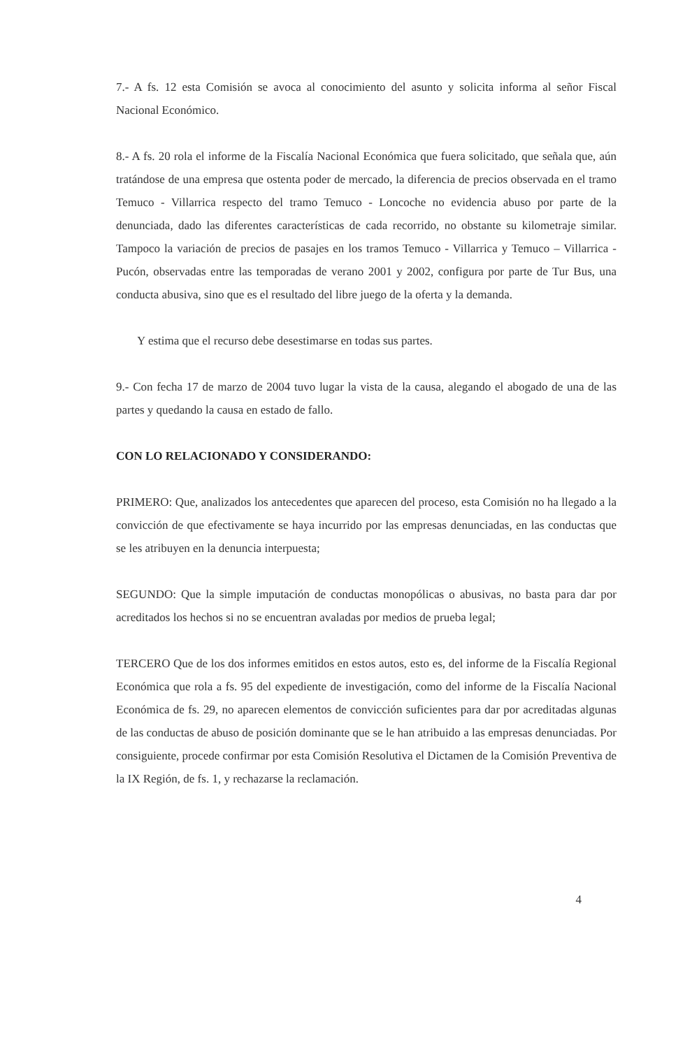7.- A fs. 12 esta Comisión se avoca al conocimiento del asunto y solicita informa al señor Fiscal Nacional Económico.
8.- A fs. 20 rola el informe de la Fiscalía Nacional Económica que fuera solicitado, que señala que, aún tratándose de una empresa que ostenta poder de mercado, la diferencia de precios observada en el tramo Temuco - Villarrica respecto del tramo Temuco - Loncoche no evidencia abuso por parte de la denunciada, dado las diferentes características de cada recorrido, no obstante su kilometraje similar. Tampoco la variación de precios de pasajes en los tramos Temuco - Villarrica y Temuco – Villarrica - Pucón, observadas entre las temporadas de verano 2001 y 2002, configura por parte de Tur Bus, una conducta abusiva, sino que es el resultado del libre juego de la oferta y la demanda.
Y estima que el recurso debe desestimarse en todas sus partes.
9.- Con fecha 17 de marzo de 2004 tuvo lugar la vista de la causa, alegando el abogado de una de las partes y quedando la causa en estado de fallo.
CON LO RELACIONADO Y CONSIDERANDO:
PRIMERO: Que, analizados los antecedentes que aparecen del proceso, esta Comisión no ha llegado a la convicción de que efectivamente se haya incurrido por las empresas denunciadas, en las conductas que se les atribuyen en la denuncia interpuesta;
SEGUNDO: Que la simple imputación de conductas monopólicas o abusivas, no basta para dar por acreditados los hechos si no se encuentran avaladas por medios de prueba legal;
TERCERO Que de los dos informes emitidos en estos autos, esto es, del informe de la Fiscalía Regional Económica que rola a fs. 95 del expediente de investigación, como del informe de la Fiscalía Nacional Económica de fs. 29, no aparecen elementos de convicción suficientes para dar por acreditadas algunas de las conductas de abuso de posición dominante que se le han atribuido a las empresas denunciadas. Por consiguiente, procede confirmar por esta Comisión Resolutiva el Dictamen de la Comisión Preventiva de la IX Región, de fs. 1, y rechazarse la reclamación.
4